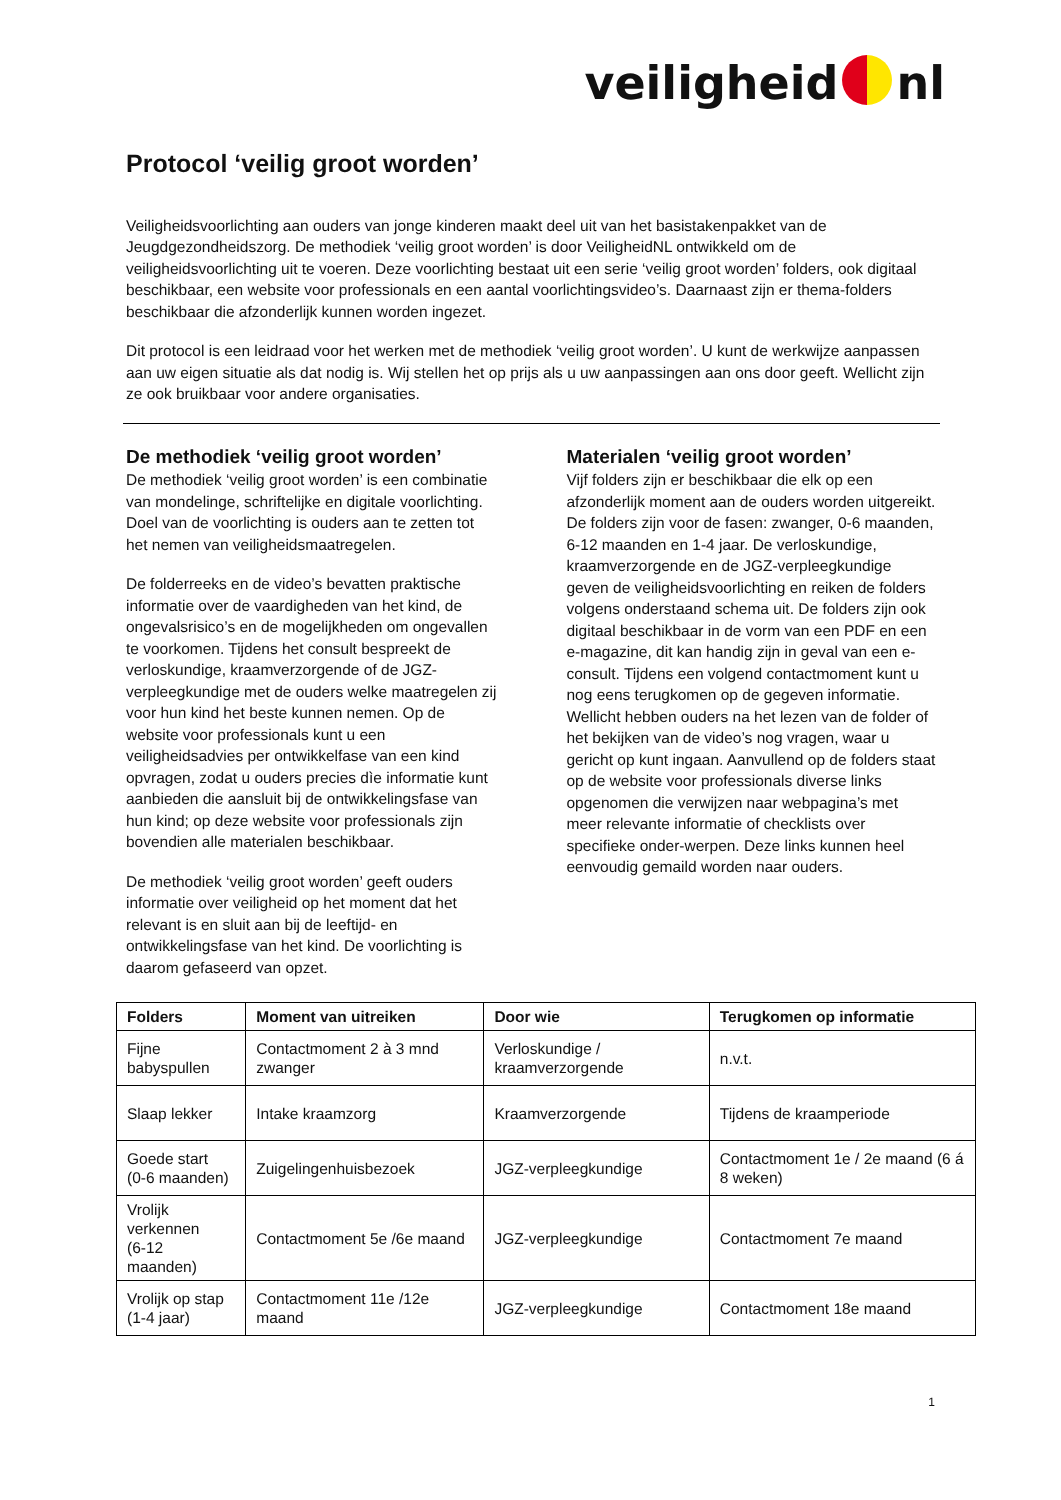veiligheid nl
Protocol ‘veilig groot worden’
Veiligheidsvoorlichting aan ouders van jonge kinderen maakt deel uit van het basistakenpakket van de Jeugdgezondheidszorg. De methodiek ‘veilig groot worden’ is door VeiligheidNL ontwikkeld om de veiligheidsvoorlichting uit te voeren. Deze voorlichting bestaat uit een serie ‘veilig groot worden’ folders, ook digitaal beschikbaar, een website voor professionals en een aantal voorlichtingsvideo’s. Daarnaast zijn er thema-folders beschikbaar die afzonderlijk kunnen worden ingezet.
Dit protocol is een leidraad voor het werken met de methodiek ‘veilig groot worden’. U kunt de werkwijze aanpassen aan uw eigen situatie als dat nodig is. Wij stellen het op prijs als u uw aanpassingen aan ons door geeft. Wellicht zijn ze ook bruikbaar voor andere organisaties.
De methodiek ‘veilig groot worden’
De methodiek ‘veilig groot worden’ is een combinatie van mondelinge, schriftelijke en digitale voorlichting. Doel van de voorlichting is ouders aan te zetten tot het nemen van veiligheidsmaatregelen.
De folderreeks en de video’s bevatten praktische informatie over de vaardigheden van het kind, de ongevalsrisico’s en de mogelijkheden om ongevallen te voorkomen. Tijdens het consult bespreekt de verloskundige, kraamverzorgende of de JGZ-verpleegkundige met de ouders welke maatregelen zij voor hun kind het beste kunnen nemen. Op de website voor professionals kunt u een veiligheidsadvies per ontwikkelfase van een kind opvragen, zodat u ouders precies dìe informatie kunt aanbieden die aansluit bij de ontwikkelingsfase van hun kind; op deze website voor professionals zijn bovendien alle materialen beschikbaar.
De methodiek ‘veilig groot worden’ geeft ouders informatie over veiligheid op het moment dat het relevant is en sluit aan bij de leeftijd- en ontwikkelingsfase van het kind. De voorlichting is daarom gefaseerd van opzet.
Materialen ‘veilig groot worden’
Vijf folders zijn er beschikbaar die elk op een afzonderlijk moment aan de ouders worden uitgereikt. De folders zijn voor de fasen: zwanger, 0-6 maanden, 6-12 maanden en 1-4 jaar. De verloskundige, kraamverzorgende en de JGZ-verpleegkundige geven de veiligheidsvoorlichting en reiken de folders volgens onderstaand schema uit. De folders zijn ook digitaal beschikbaar in de vorm van een PDF en een e-magazine, dit kan handig zijn in geval van een e-consult. Tijdens een volgend contactmoment kunt u nog eens terugkomen op de gegeven informatie. Wellicht hebben ouders na het lezen van de folder of het bekijken van de video’s nog vragen, waar u gericht op kunt ingaan. Aanvullend op de folders staat op de website voor professionals diverse links opgenomen die verwijzen naar webpagina’s met meer relevante informatie of checklists over specifieke onder-werpen. Deze links kunnen heel eenvoudig gemaild worden naar ouders.
| Folders | Moment van uitreiken | Door wie | Terugkomen op informatie |
| --- | --- | --- | --- |
| Fijne babyspullen | Contactmoment 2 à 3 mnd zwanger | Verloskundige / kraamverzorgende | n.v.t. |
| Slaap lekker | Intake kraamzorg | Kraamverzorgende | Tijdens de kraamperiode |
| Goede start (0-6 maanden) | Zuigelingenhuisbezoek | JGZ-verpleegkundige | Contactmoment 1e / 2e maand (6 á 8 weken) |
| Vrolijk verkennen (6-12 maanden) | Contactmoment 5e /6e maand | JGZ-verpleegkundige | Contactmoment 7e maand |
| Vrolijk op stap (1-4 jaar) | Contactmoment 11e /12e maand | JGZ-verpleegkundige | Contactmoment 18e maand |
1